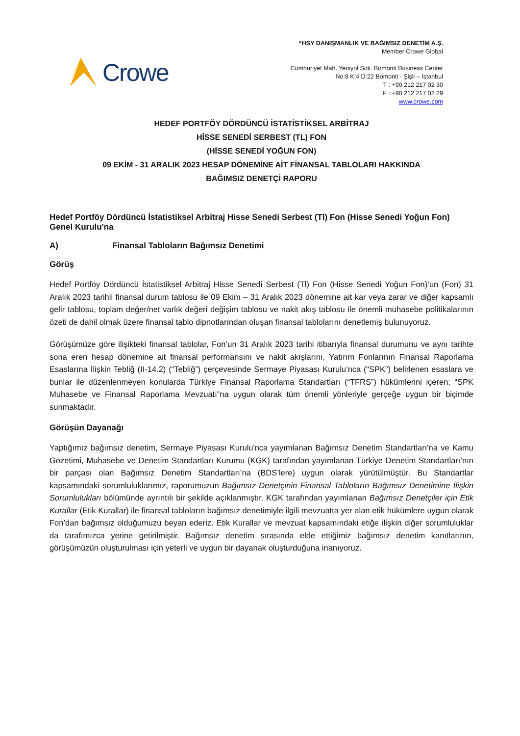Crowe
“HSY DANIŞMANLIK VE BAĞIMSIZ DENETİM A.Ş.
Member Crowe Global
Cumhuriyet Mah. Yeniyol Sok. Bomonti Business Center
No:8 K:4 D:22 Bomonti - Şişli – İstanbul
T : +90 212 217 02 30
F : +90 212 217 02 29
www.crowe.com
HEDEF PORTFÖY DÖRDÜNCÜ İSTATİSTİKSEL ARBİTRAJ
HİSSE SENEDİ SERBEST (TL) FON
(HİSSE SENEDİ YOĞUN FON)
09 EKİM - 31 ARALIK 2023 HESAP DÖNEMİNE AİT FİNANSAL TABLOLARI HAKKINDA
BAĞIMSIZ DENETÇİ RAPORU
Hedef Portföy Dördüncü İstatistiksel Arbitraj Hisse Senedi Serbest (Tl) Fon (Hisse Senedi Yoğun Fon)
Genel Kurulu'na
A) Finansal Tabloların Bağımsız Denetimi
Görüş
Hedef Portföy Dördüncü İstatistiksel Arbitraj Hisse Senedi Serbest (Tl) Fon (Hisse Senedi Yoğun Fon)’un (Fon) 31 Aralık 2023 tarihli finansal durum tablosu ile 09 Ekim – 31 Aralık 2023 dönemine ait kar veya zarar ve diğer kapsamlı gelir tablosu, toplam değer/net varlık değeri değişim tablosu ve nakit akış tablosu ile önemli muhasebe politikalarının özeti de dahil olmak üzere finansal tablo dipnotlarından oluşan finansal tablolarını denetlemiş bulunuyoruz.
Görüşümüze göre ilişikteki finansal tablolar, Fon’un 31 Aralık 2023 tarihi itibarıyla finansal durumunu ve aynı tarihte sona eren hesap dönemine ait finansal performansını ve nakit akışlarını, Yatırım Fonlarının Finansal Raporlama Esaslarına İlişkin Tebliğ (II-14.2) (“Tebliğ”) çerçevesinde Sermaye Piyasası Kurulu’nca (“SPK”) belirlenen esaslara ve bunlar ile düzenlenmeyen konularda Türkiye Finansal Raporlama Standartları (“TFRS”) hükümlerini içeren; “SPK Muhasebe ve Finansal Raporlama Mevzuatı”na uygun olarak tüm önemli yönleriyle gerçeğe uygun bir biçimde sunmaktadır.
Görüşün Dayanağı
Yaptığımız bağımsız denetim, Sermaye Piyasası Kurulu'nca yayımlanan Bağımsız Denetim Standartları'na ve Kamu Gözetimi, Muhasebe ve Denetim Standartları Kurumu (KGK) tarafından yayımlanan Türkiye Denetim Standartları’nın bir parçası olan Bağımsız Denetim Standartları’na (BDS’lere) uygun olarak yürütülmüştür. Bu Standartlar kapsamındaki sorumluluklarımız, raporumuzun Bağımsız Denetçinin Finansal Tabloların Bağımsız Denetimine İlişkin Sorumlulukları bölümünde ayrıntılı bir şekilde açıklanmıştır. KGK tarafından yayımlanan Bağımsız Denetçiler için Etik Kurallar (Etik Kurallar) ile finansal tabloların bağımsız denetimiyle ilgili mevzuatta yer alan etik hükümlere uygun olarak Fon’dan bağımsız olduğumuzu beyan ederiz. Etik Kurallar ve mevzuat kapsamındaki etiğe ilişkin diğer sorumluluklar da tarafımızca yerine getirilmiştir. Bağımsız denetim sırasında elde ettiğimiz bağımsız denetim kanıtlarının, görüşümüzün oluşturulması için yeterli ve uygun bir dayanak oluşturduğuna inanıyoruz.